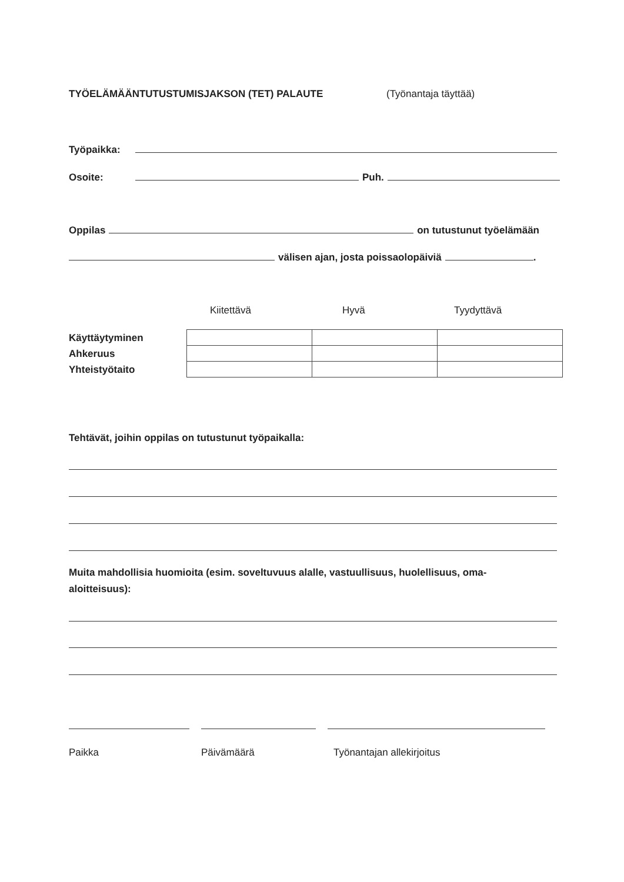TYÖELÄMÄÄNTUTUSTUMISJAKSON (TET) PALAUTE (Työnantaja täyttää)
Työpaikka:
Osoite: Puh.
Oppilas on tutustunut työelämään
välisen ajan, josta poissaolopäiviä .
Kiitettävä Hyvä Tyydyttävä
| Käyttäytyminen |
| Ahkeruus |
| Yhteistyötaito |
Tehtävät, joihin oppilas on tutustunut työpaikalla:
Muita mahdollisia huomioita (esim. soveltuvuus alalle, vastuullisuus, huolellisuus, oma-
aloitteisuus):
Paikka Päivämäärä Työnantajan allekirjoitus